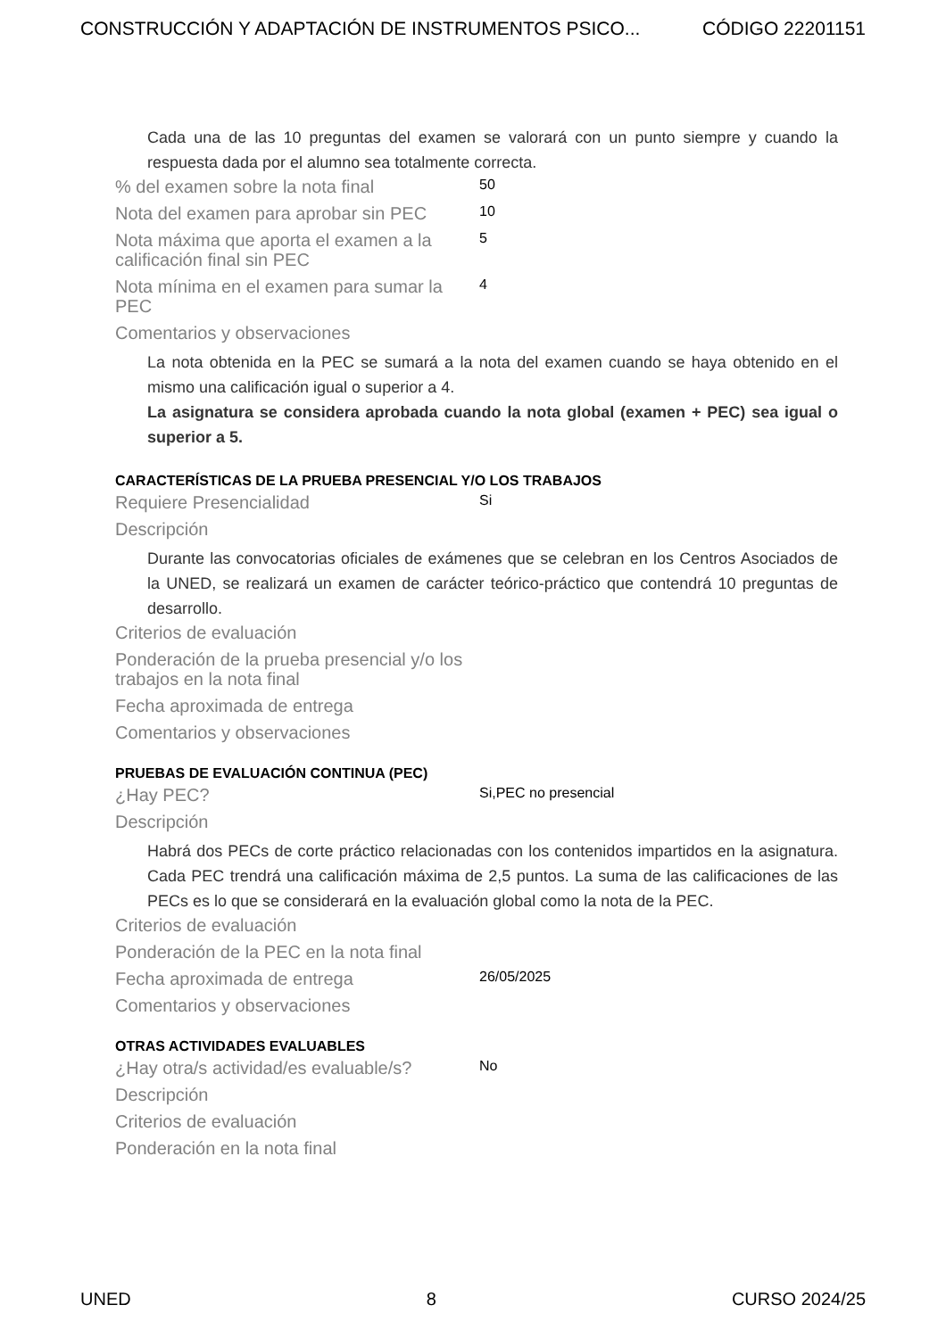CONSTRUCCIÓN Y ADAPTACIÓN DE INSTRUMENTOS PSICO... CÓDIGO 22201151
Cada una de las 10 preguntas del examen se valorará con un punto siempre y cuando la respuesta dada por el alumno sea totalmente correcta.
% del examen sobre la nota final
50
Nota del examen para aprobar sin PEC
10
Nota máxima que aporta el examen a la calificación final sin PEC
5
Nota mínima en el examen para sumar la PEC
4
Comentarios y observaciones
La nota obtenida en la PEC se sumará a la nota del examen cuando se haya obtenido en el mismo una calificación igual o superior a 4.
La asignatura se considera aprobada cuando la nota global (examen + PEC) sea igual o superior a 5.
CARACTERÍSTICAS DE LA PRUEBA PRESENCIAL Y/O LOS TRABAJOS
Requiere Presencialidad
Si
Descripción
Durante las convocatorias oficiales de exámenes que se celebran en los Centros Asociados de la UNED, se realizará un examen de carácter teórico-práctico que contendrá 10 preguntas de desarrollo.
Criterios de evaluación
Ponderación de la prueba presencial y/o los trabajos en la nota final
Fecha aproximada de entrega
Comentarios y observaciones
PRUEBAS DE EVALUACIÓN CONTINUA (PEC)
¿Hay PEC?
Si,PEC no presencial
Descripción
Habrá dos PECs de corte práctico relacionadas con los contenidos impartidos en la asignatura. Cada PEC trendrá una calificación máxima de 2,5 puntos. La suma de las calificaciones de las PECs es lo que se considerará en la evaluación global como la nota de la PEC.
Criterios de evaluación
Ponderación de la PEC en la nota final
Fecha aproximada de entrega
26/05/2025
Comentarios y observaciones
OTRAS ACTIVIDADES EVALUABLES
¿Hay otra/s actividad/es evaluable/s?
No
Descripción
Criterios de evaluación
Ponderación en la nota final
UNED 8 CURSO 2024/25